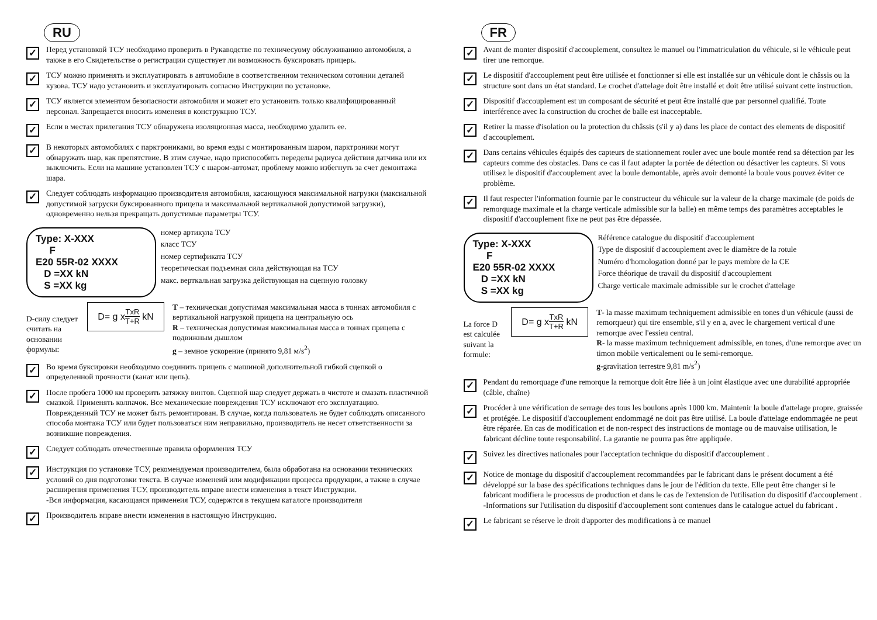RU
✓
Перед установкой ТСУ необходимо проверить в Рукаводстве по техничесуому обслуживанию автомобиля, а также в его Свидетельстве о регистрации существует ли возможность буксировать прицерь.
✓
ТСУ можно применять и эксплуатировать в автомобиле в соответственном техническом сотоянии деталей кузова. ТСУ надо установить и эксплуатировать согласно Инструкции по установке.
✓
ТСУ является элементом безопасности автомобиля и может его установить только квалифицированный персонал. Запрещается вносить изменеия в конструкцию ТСУ.
✓
Если в местах прилегания ТСУ обнаружена изоляционная масса, необходимо удалить ее.
✓
В некоторых автомобилях с парктрониками, во время езды с монтированным шаром, парктроники могут обнаружать шар, как препятствие. В зтим случае, надо приспособить переделы радиуса действия датчика или их выключить. Если на машине установлен ТСУ с шаром-автомат, проблему можно избегнуть за счет демонтажа шара.
✓
Следует соблюдать информацию производителя автомобиля, касающуюся максимальной нагрузки (максиальной допустимой загруски буксированного прицепа и максимальной вертикальной допустимой загрузки), одновременно нельзя прекращать допустимые параметры ТСУ.
Type: X-XXX
F
E20 55R-02 XXXX
D =XX kN
S =XX kg
номер артикула ТСУ
класс ТСУ
номер сертификата ТСУ
теоретическая подъемная сила действующая на ТСУ
макс. верткальная загрузка действующая на сцепную головку
D-силу следует считать на основании формулы:
D= g x TxR T+R kN
T – техническая допустимая максимальная масса в тоннах автомобиля с вертикальной нагрузкой прицепа на центральную ось
R – техническая допустимая максимальная масса в тоннах прицепа с подвижным дышлом
g – земное ускорение (принято 9,81 м/s<sup>2</sup>)
✓
Во время буксировки необходимо соединить прицепь с машиной дополнительной гибкой сцепкой о определенной прочности (канат или цепь).
✓
После пробега 1000 км проверить затяжку винтов. Сцепной шар следует держать в чистоте и смазать пластичной смазкой. Применять колпачок. Все механические повреждения ТСУ исключают его эксплуатацию. Поврежденный ТСУ не может быть ремонтирован. В случае, когда пользователь не будет соблюдать описанного способа монтажа ТСУ или будет пользоваться ним неправильно, производитель не несет ответственности за возникшие повреждения.
✓
Следует соблюдать отечественные правила оформления ТСУ
✓
Инструкция по установке ТСУ, рекомендуемая производителем, была обработана на основании технических условий со дня подготовки текста. В случае изменеий или модификации процесса продукции, а также в случае расширения применения ТСУ, производитель вправе внести изменения в текст Инструкции.
-Вся информация, касающаяся применеия ТСУ, содержтся в текущем каталоге производителя
✓
Производитель вправе внести изменения в настоящую Инструкцию.
FR
✓
Avant de monter dispositif d'accouplement, consultez le manuel ou l'immatriculation du véhicule, si le véhicule peut tirer une remorque.
✓
Le dispositif d'accouplement peut être utilisée et fonctionner si elle est installée sur un véhicule dont le châssis ou la structure sont dans un état standard. Le crochet d'attelage doit être installé et doit être utilisé suivant cette instruction.
✓
Dispositif d'accouplement est un composant de sécurité et peut être installé que par personnel qualifié. Toute interférence avec la construction du crochet de balle est inacceptable.
✓
Retirer la masse d'isolation ou la protection du châssis (s'il y a) dans les place de contact des elements de dispositif d'accouplement.
✓
Dans certains véhicules équipés des capteurs de stationnement rouler avec une boule montée rend sa détection par les capteurs comme des obstacles. Dans ce cas il faut adapter la portée de détection ou désactiver les capteurs. Si vous utilisez le dispositif d'accouplement avec la boule demontable, après avoir demonté la boule vous pouvez éviter ce problème.
✓
Il faut respecter l'information fournie par le constructeur du véhicule sur la valeur de la charge maximale (de poids de remorquage maximale et la charge verticale admissible sur la balle) en même temps des paramètres acceptables le dispositif d'accouplement fixe ne peut pas être dépassée.
Type: X-XXX
F
E20 55R-02 XXXX
D =XX kN
S =XX kg
Référence catalogue du dispositif d'accouplement
Type de dispositif d'accouplement avec le diamètre de la rotule
Numéro d'homologation donné par le pays membre de la CE
Force théorique de travail du dispositif d'accouplement
Charge verticale maximale admissible sur le crochet d'attelage
La force D est calculée suivant la formule:
D= g x TxR T+R kN
T- la masse maximum techniquement admissible en tones d'un véhicule (aussi de remorqueur) qui tire ensemble, s'il y en a, avec le chargement vertical d'une remorque avec l'essieu central.
R- la masse maximum techniquement admissible, en tones, d'une remorque avec un timon mobile verticalement ou le semi-remorque.
g-gravitation terrestre 9,81 m/s<sup>2</sup>)
✓
Pendant du remorquage d'une remorque la remorque doit être liée à un joint élastique avec une durabilité appropriée (câble, chaîne)
✓
Procéder à une vérification de serrage des tous les boulons après 1000 km. Maintenir la boule d'attelage propre, graissée et protégée. Le dispositif d'accouplement endommagé ne doit pas être utilisé. La boule d'attelage endommagée ne peut être réparée. En cas de modification et de non-respect des instructions de montage ou de mauvaise utilisation, le fabricant décline toute responsabilité. La garantie ne pourra pas être appliquée.
✓
Suivez les directives nationales pour l'acceptation technique du dispositif d'accouplement .
✓
Notice de montage du dispositif d'accouplement recommandées par le fabricant dans le présent document a été développé sur la base des spécifications techniques dans le jour de l'édition du texte. Elle peut être changer si le fabricant modifiera le processus de production et dans le cas de l'extension de l'utilisation du dispositif d'accouplement .
-Informations sur l'utilisation du dispositif d'accouplement sont contenues dans le catalogue actuel du fabricant .
✓
Le fabricant se réserve le droit d'apporter des modifications à ce manuel